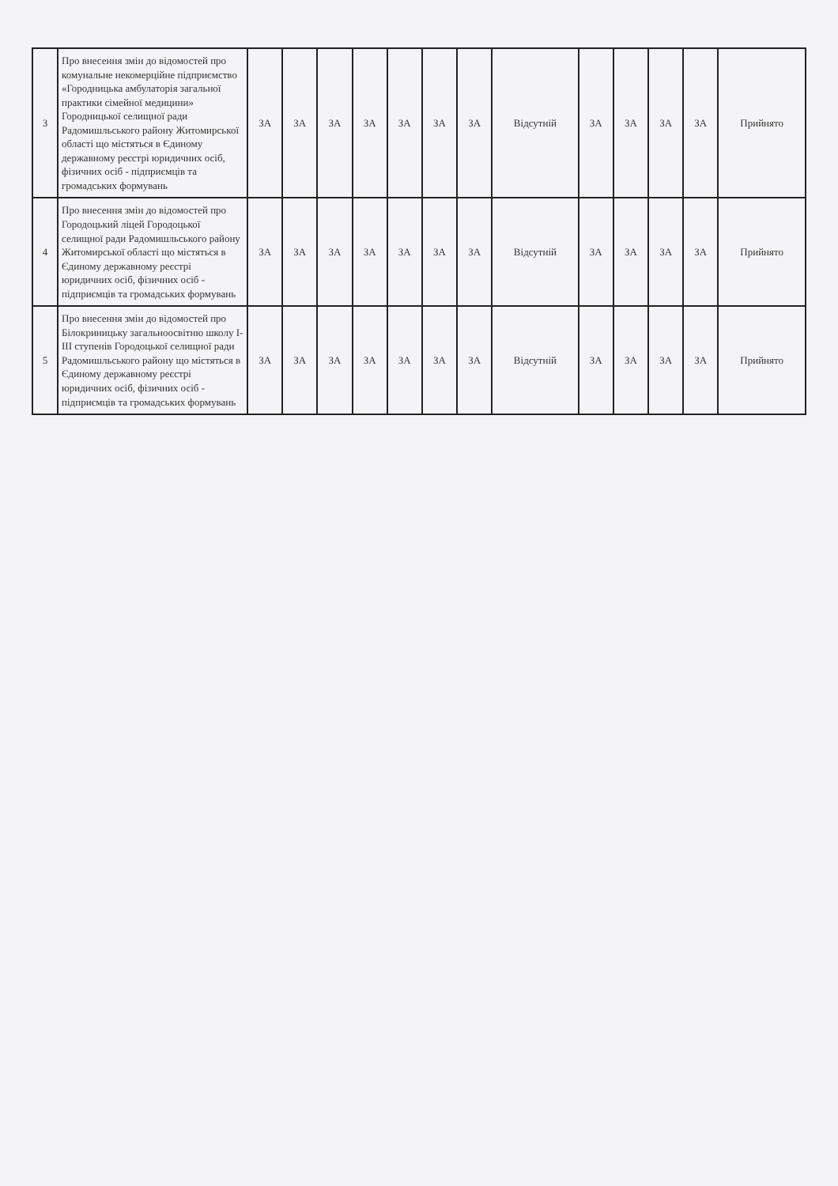| 3 | Про внесення змін до відомостей про комунальне некомерційне підприємство «Городницька амбулаторія загальної практики сімейної медицини» Городницької селищної ради Радомишльського району Житомирської області що містяться в Єдиному державному реєстрі юридичних осіб, фізичних осіб - підприємців та громадських формувань | ЗА | ЗА | ЗА | ЗА | ЗА | ЗА | ЗА | Відсутній | ЗА | ЗА | ЗА | ЗА | Прийнято |
| 4 | Про внесення змін до відомостей про Городоцький ліцей Городоцької селищної ради Радомишльського району Житомирської області що містяться в Єдиному державному реєстрі юридичних осіб, фізичних осіб - підприємців та громадських формувань | ЗА | ЗА | ЗА | ЗА | ЗА | ЗА | ЗА | Відсутній | ЗА | ЗА | ЗА | ЗА | Прийнято |
| 5 | Про внесення змін до відомостей про Білокриницьку загальноосвітню школу I-III ступенів Городоцької селищної ради Радомишльського району що містяться в Єдиному державному реєстрі юридичних осіб, фізичних осіб - підприємців та громадських формувань | ЗА | ЗА | ЗА | ЗА | ЗА | ЗА | ЗА | Відсутній | ЗА | ЗА | ЗА | ЗА | Прийнято |